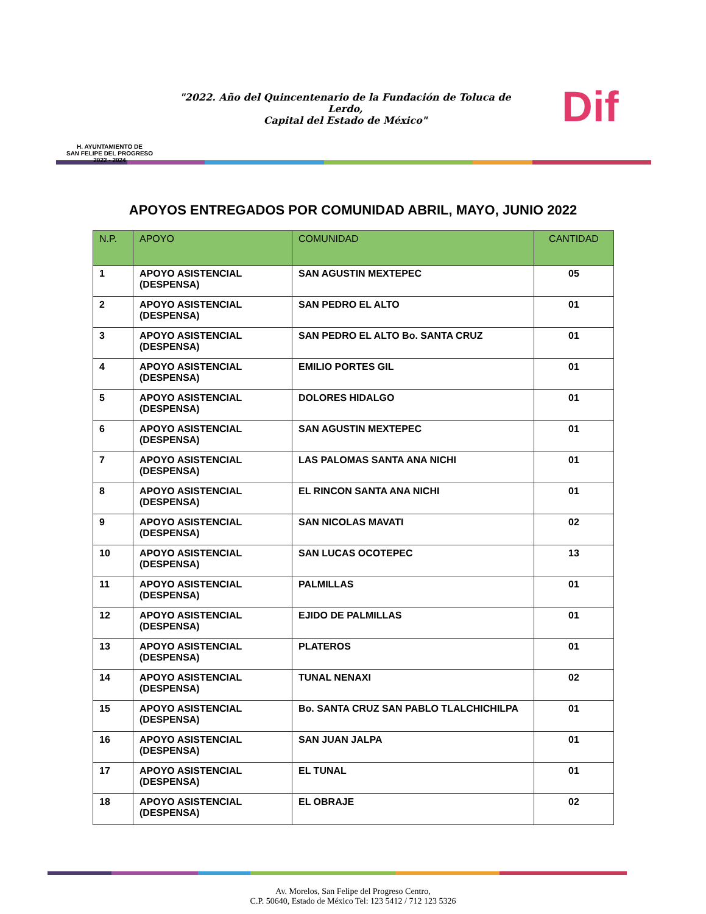H. AYUNTAMIENTO DE
SAN FELIPE DEL PROGRESO
2022 - 2024
"2022. Año del Quincentenario de la Fundación de Toluca de Lerdo,
Capital del Estado de México"
Dif
APOYOS ENTREGADOS POR COMUNIDAD ABRIL, MAYO, JUNIO 2022
| N.P. | APOYO | COMUNIDAD | CANTIDAD |
| --- | --- | --- | --- |
| 1 | APOYO ASISTENCIAL (DESPENSA) | SAN AGUSTIN MEXTEPEC | 05 |
| 2 | APOYO ASISTENCIAL (DESPENSA) | SAN PEDRO EL ALTO | 01 |
| 3 | APOYO ASISTENCIAL (DESPENSA) | SAN PEDRO EL ALTO Bo. SANTA CRUZ | 01 |
| 4 | APOYO ASISTENCIAL (DESPENSA) | EMILIO PORTES GIL | 01 |
| 5 | APOYO ASISTENCIAL (DESPENSA) | DOLORES HIDALGO | 01 |
| 6 | APOYO ASISTENCIAL (DESPENSA) | SAN AGUSTIN MEXTEPEC | 01 |
| 7 | APOYO ASISTENCIAL (DESPENSA) | LAS PALOMAS SANTA ANA NICHI | 01 |
| 8 | APOYO ASISTENCIAL (DESPENSA) | EL RINCON SANTA ANA NICHI | 01 |
| 9 | APOYO ASISTENCIAL (DESPENSA) | SAN NICOLAS MAVATI | 02 |
| 10 | APOYO ASISTENCIAL (DESPENSA) | SAN LUCAS OCOTEPEC | 13 |
| 11 | APOYO ASISTENCIAL (DESPENSA) | PALMILLAS | 01 |
| 12 | APOYO ASISTENCIAL (DESPENSA) | EJIDO DE PALMILLAS | 01 |
| 13 | APOYO ASISTENCIAL (DESPENSA) | PLATEROS | 01 |
| 14 | APOYO ASISTENCIAL (DESPENSA) | TUNAL NENAXI | 02 |
| 15 | APOYO ASISTENCIAL (DESPENSA) | Bo. SANTA CRUZ SAN PABLO TLALCHICHILPA | 01 |
| 16 | APOYO ASISTENCIAL (DESPENSA) | SAN JUAN JALPA | 01 |
| 17 | APOYO ASISTENCIAL (DESPENSA) | EL TUNAL | 01 |
| 18 | APOYO ASISTENCIAL (DESPENSA) | EL OBRAJE | 02 |
Av. Morelos, San Felipe del Progreso Centro,
C.P. 50640, Estado de México Tel: 123 5412 / 712 123 5326